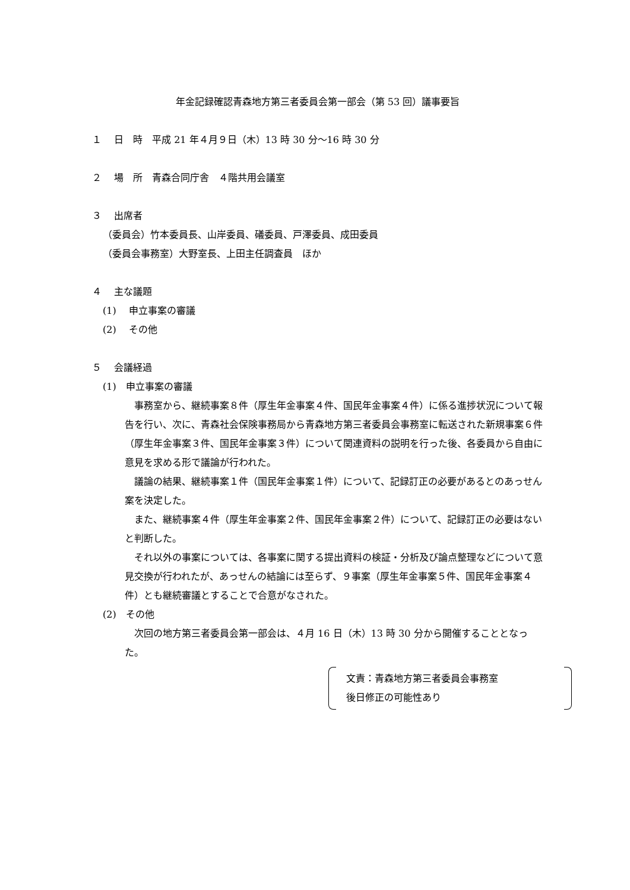年金記録確認青森地方第三者委員会第一部会（第 53 回）議事要旨
１　 日　時　平成 21 年４月９日（木）13 時 30 分～16 時 30 分
２　 場　所　青森合同庁舎　４階共用会議室
３　 出席者
（委員会）竹本委員長、山岸委員、礒委員、戸澤委員、成田委員
（委員会事務室）大野室長、上田主任調査員　ほか
４　 主な議題
(1)　 申立事案の審議
(2)　 その他
５　 会議経過
(1)　申立事案の審議
事務室から、継続事案８件（厚生年金事案４件、国民年金事案４件）に係る進捗状況について報告を行い、次に、青森社会保険事務局から青森地方第三者委員会事務室に転送された新規事案６件（厚生年金事案３件、国民年金事案３件）について関連資料の説明を行った後、各委員から自由に意見を求める形で議論が行われた。
議論の結果、継続事案１件（国民年金事案１件）について、記録訂正の必要があるとのあっせん案を決定した。
また、継続事案４件（厚生年金事案２件、国民年金事案２件）について、記録訂正の必要はないと判断した。
それ以外の事案については、各事案に関する提出資料の検証・分析及び論点整理などについて意見交換が行われたが、あっせんの結論には至らず、９事案（厚生年金事案５件、国民年金事案４件）とも継続審議とすることで合意がなされた。
(2)　その他
次回の地方第三者委員会第一部会は、４月 16 日（木）13 時 30 分から開催することとなった。
文責：青森地方第三者委員会事務室
後日修正の可能性あり